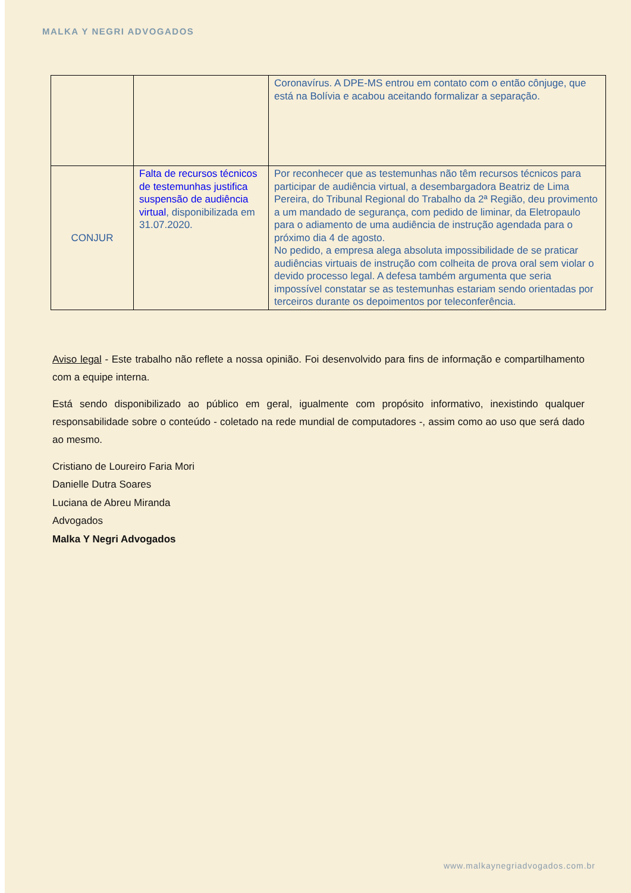MALKA Y NEGRI ADVOGADOS
| | | Coronavírus. A DPE-MS entrou em contato com o então cônjuge, que está na Bolívia e acabou aceitando formalizar a separação. |
| CONJUR | Falta de recursos técnicos de testemunhas justifica suspensão de audiência virtual , disponibilizada em 31.07.2020. | Por reconhecer que as testemunhas não têm recursos técnicos para participar de audiência virtual, a desembargadora Beatriz de Lima Pereira, do Tribunal Regional do Trabalho da 2ª Região, deu provimento a um mandado de segurança, com pedido de liminar, da Eletropaulo para o adiamento de uma audiência de instrução agendada para o próximo dia 4 de agosto. No pedido, a empresa alega absoluta impossibilidade de se praticar audiências virtuais de instrução com colheita de prova oral sem violar o devido processo legal. A defesa também argumenta que seria impossível constatar se as testemunhas estariam sendo orientadas por terceiros durante os depoimentos por teleconferência. |
Aviso legal - Este trabalho não reflete a nossa opinião. Foi desenvolvido para fins de informação e compartilhamento com a equipe interna.
Está sendo disponibilizado ao público em geral, igualmente com propósito informativo, inexistindo qualquer responsabilidade sobre o conteúdo - coletado na rede mundial de computadores -, assim como ao uso que será dado ao mesmo.
Cristiano de Loureiro Faria Mori
Danielle Dutra Soares
Luciana de Abreu Miranda
Advogados
Malka Y Negri Advogados
www.malkaynegriadvogados.com.br